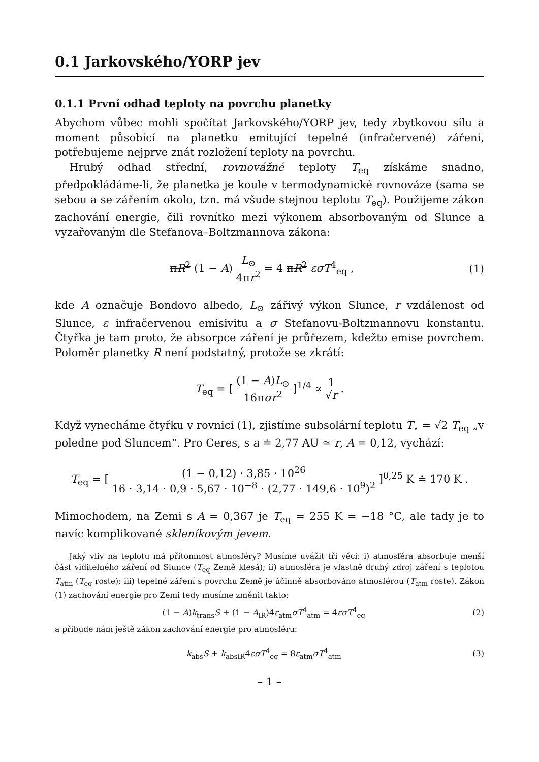0.1 Jarkovského/YORP jev
0.1.1 První odhad teploty na povrchu planetky
Abychom vůbec mohli spočítat Jarkovského/YORP jev, tedy zbytkovou sílu a moment působící na planetku emitující tepelné (infračervené) záření, potřebujeme nejprve znát rozložení teploty na povrchu.
Hrubý odhad střední, rovnovážné teploty T<sub>eq</sub> získáme snadno, předpokládáme-li, že planetka je koule v termodynamické rovnováze (sama se sebou a se zářením okolo, tzn. má všude stejnou teplotu T<sub>eq</sub>). Použijeme zákon zachování energie, čili rovnítko mezi výkonem absorbovaným od Slunce a vyzařovaným dle Stefanova–Boltzmannova zákona:
πR<sup>2</sup> (1 − A) L<sub>⊙</sub> 4πr<sup>2</sup> = 4 πR<sup>2</sup> εσT<sup>4</sup><sub>eq</sub> ,
(1)
kde A označuje Bondovo albedo, L<sub>⊙</sub> zářivý výkon Slunce, r vzdálenost od Slunce, ε infračervenou emisivitu a σ Stefanovu-Boltzmannovu konstantu. Čtyřka je tam proto, že absorpce záření je průřezem, kdežto emise povrchem. Poloměr planetky R není podstatný, protože se zkrátí:
T<sub>eq</sub> = [ (1 − A)L<sub>⊙</sub> 16πσr<sup>2</sup> ]<sup>1/4</sup> ∝ 1 √r .
Když vynecháme čtyřku v rovnici (1), zjistíme subsolární teplotu T<sub>⋆</sub> = √2 T<sub>eq</sub> „v poledne pod Sluncem“. Pro Ceres, s a ≐ 2,77 AU ≃ r, A = 0,12, vychází:
T<sub>eq</sub> = [ (1 − 0,12) · 3,85 · 10<sup>26</sup> 16 · 3,14 · 0,9 · 5,67 · 10<sup>−8</sup> · (2,77 · 149,6 · 10<sup>9</sup>)<sup>2</sup> ]<sup>0,25</sup> K ≐ 170 K .
Mimochodem, na Zemi s A = 0,367 je T<sub>eq</sub> = 255 K = −18 °C, ale tady je to navíc komplikované skleníkovým jevem.
Jaký vliv na teplotu má přítomnost atmosféry? Musíme uvážit tři věci: i) atmosféra absorbuje menší část viditelného záření od Slunce (T<sub>eq</sub> Země klesá); ii) atmosféra je vlastně druhý zdroj záření s teplotou T<sub>atm</sub> (T<sub>eq</sub> roste); iii) tepelné záření s povrchu Země je účinně absorbováno atmosférou (T<sub>atm</sub> roste). Zákon (1) zachování energie pro Zemi tedy musíme změnit takto:
(1 − A)k<sub>trans</sub>S + (1 − A<sub>IR</sub>)4ε<sub>atm</sub>σT<sup>4</sup><sub>atm</sub> = 4εσT<sup>4</sup><sub>eq</sub>
(2)
a přibude nám ještě zákon zachování energie pro atmosféru:
k<sub>abs</sub>S + k<sub>absIR</sub>4εσT<sup>4</sup><sub>eq</sub> = 8ε<sub>atm</sub>σT<sup>4</sup><sub>atm</sub>
(3)
– 1 –